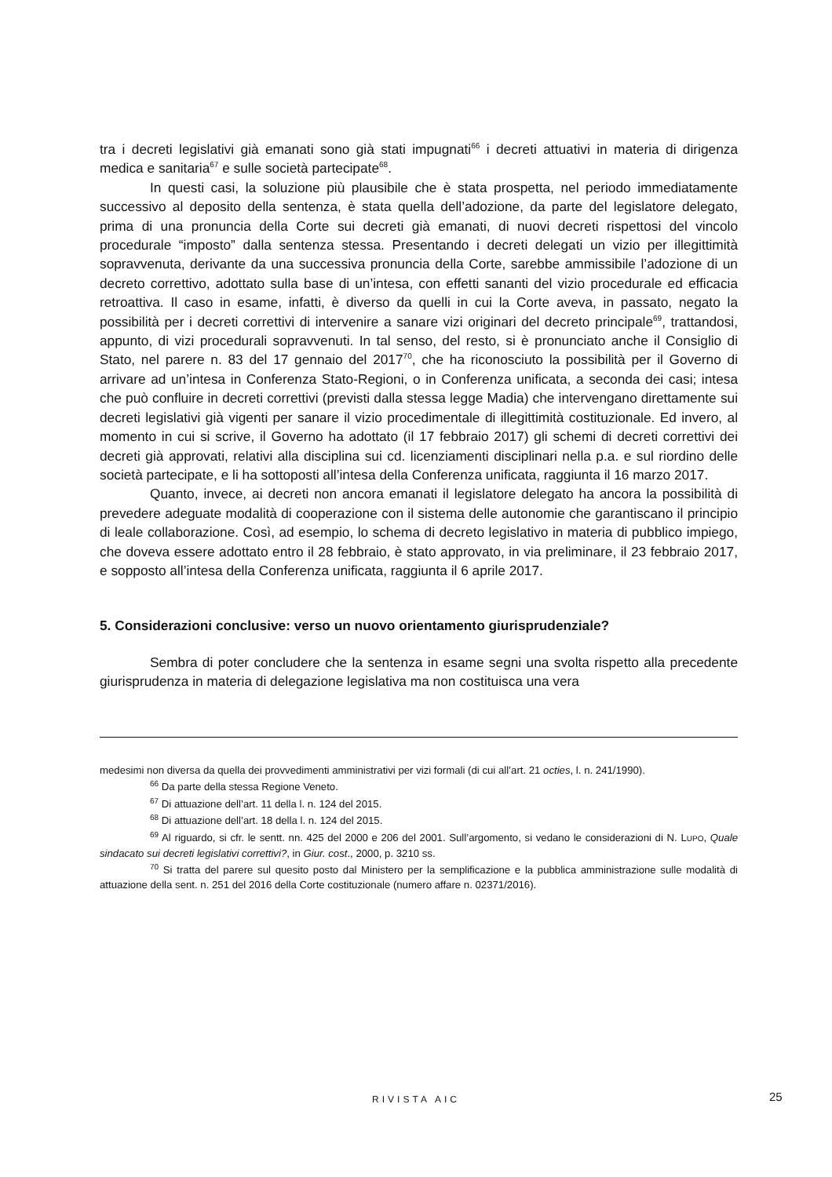tra i decreti legislativi già emanati sono già stati impugnati<sup>66</sup> i decreti attuativi in materia di dirigenza medica e sanitaria<sup>67</sup> e sulle società partecipate<sup>68</sup>.
In questi casi, la soluzione più plausibile che è stata prospetta, nel periodo immediatamente successivo al deposito della sentenza, è stata quella dell’adozione, da parte del legislatore delegato, prima di una pronuncia della Corte sui decreti già emanati, di nuovi decreti rispettosi del vincolo procedurale “imposto” dalla sentenza stessa. Presentando i decreti delegati un vizio per illegittimità sopravvenuta, derivante da una successiva pronuncia della Corte, sarebbe ammissibile l’adozione di un decreto correttivo, adottato sulla base di un’intesa, con effetti sananti del vizio procedurale ed efficacia retroattiva. Il caso in esame, infatti, è diverso da quelli in cui la Corte aveva, in passato, negato la possibilità per i decreti correttivi di intervenire a sanare vizi originari del decreto principale<sup>69</sup>, trattandosi, appunto, di vizi procedurali sopravvenuti. In tal senso, del resto, si è pronunciato anche il Consiglio di Stato, nel parere n. 83 del 17 gennaio del 2017<sup>70</sup>, che ha riconosciuto la possibilità per il Governo di arrivare ad un’intesa in Conferenza Stato-Regioni, o in Conferenza unificata, a seconda dei casi; intesa che può confluire in decreti correttivi (previsti dalla stessa legge Madia) che intervengano direttamente sui decreti legislativi già vigenti per sanare il vizio procedimentale di illegittimità costituzionale. Ed invero, al momento in cui si scrive, il Governo ha adottato (il 17 febbraio 2017) gli schemi di decreti correttivi dei decreti già approvati, relativi alla disciplina sui cd. licenziamenti disciplinari nella p.a. e sul riordino delle società partecipate, e li ha sottoposti all’intesa della Conferenza unificata, raggiunta il 16 marzo 2017.
Quanto, invece, ai decreti non ancora emanati il legislatore delegato ha ancora la possibilità di prevedere adeguate modalità di cooperazione con il sistema delle autonomie che garantiscano il principio di leale collaborazione. Così, ad esempio, lo schema di decreto legislativo in materia di pubblico impiego, che doveva essere adottato entro il 28 febbraio, è stato approvato, in via preliminare, il 23 febbraio 2017, e sopposto all’intesa della Conferenza unificata, raggiunta il 6 aprile 2017.
5. Considerazioni conclusive: verso un nuovo orientamento giurisprudenziale?
Sembra di poter concludere che la sentenza in esame segni una svolta rispetto alla precedente giurisprudenza in materia di delegazione legislativa ma non costituisca una vera
medesimi non diversa da quella dei provvedimenti amministrativi per vizi formali (di cui all’art. 21 octies, l. n. 241/1990).
<sup>66</sup> Da parte della stessa Regione Veneto.
<sup>67</sup> Di attuazione dell’art. 11 della l. n. 124 del 2015.
<sup>68</sup> Di attuazione dell’art. 18 della l. n. 124 del 2015.
<sup>69</sup> Al riguardo, si cfr. le sentt. nn. 425 del 2000 e 206 del 2001. Sull’argomento, si vedano le considerazioni di N. LUPO, Quale sindacato sui decreti legislativi correttivi?, in Giur. cost., 2000, p. 3210 ss.
<sup>70</sup> Si tratta del parere sul quesito posto dal Ministero per la semplificazione e la pubblica amministrazione sulle modalità di attuazione della sent. n. 251 del 2016 della Corte costituzionale (numero affare n. 02371/2016).
RIVISTA AIC 25